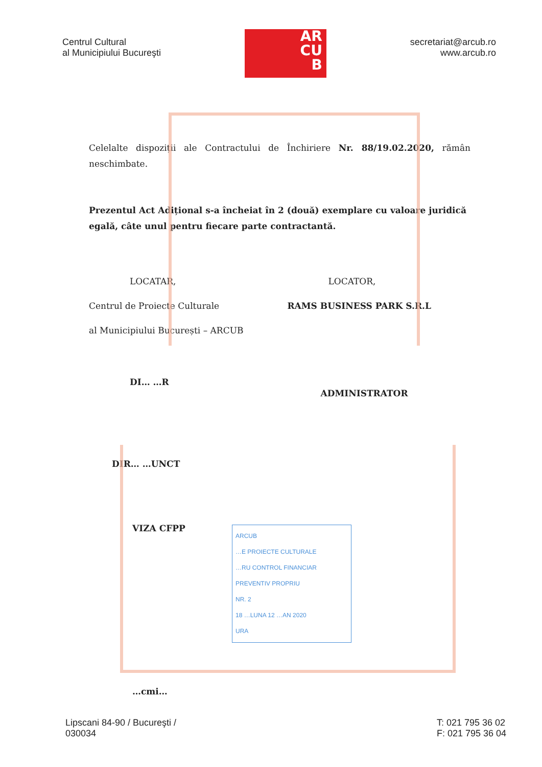Centrul Cultural
al Municipiului Bucureşti
AR
CU
B
secretariat@arcub.ro
www.arcub.ro
Celelalte dispoziții ale Contractului de Închiriere Nr. 88/19.02.2020, rămân neschimbate.
Prezentul Act Adițional s-a încheiat în 2 (două) exemplare cu valoare juridică egală, câte unul pentru fiecare parte contractantă.
LOCATAR,
Centrul de Proiecte Culturale
al Municipiului București – ARCUB
DI… …R
LOCATOR,
RAMS BUSINESS PARK S.R.L
ADMINISTRATOR
DIR… …UNCT
VIZA CFPP
ARCUB
…E PROIECTE CULTURALE
…RU CONTROL FINANCIAR
PREVENTIV PROPRIU
NR. 2
18 …LUNA 12 …AN 2020
URA
…cmi…
Lipscani 84-90 / Bucureşti /
030034
T: 021 795 36 02
F: 021 795 36 04